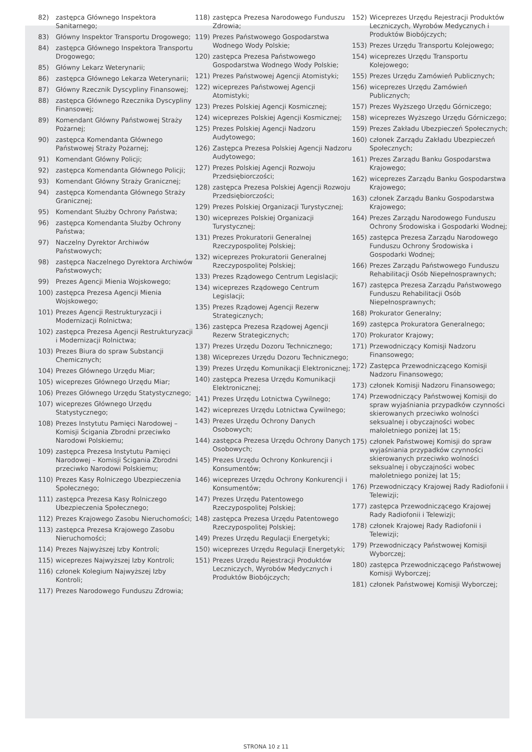82) zastępca Głównego Inspektora Sanitarnego;
83) Główny Inspektor Transportu Drogowego;
84) zastępca Głównego Inspektora Transportu Drogowego;
85) Główny Lekarz Weterynarii;
86) zastępca Głównego Lekarza Weterynarii;
87) Główny Rzecznik Dyscypliny Finansowej;
88) zastępca Głównego Rzecznika Dyscypliny Finansowej;
89) Komendant Główny Państwowej Straży Pożarnej;
90) zastępca Komendanta Głównego Państwowej Straży Pożarnej;
91) Komendant Główny Policji;
92) zastępca Komendanta Głównego Policji;
93) Komendant Główny Straży Granicznej;
94) zastępca Komendanta Głównego Straży Granicznej;
95) Komendant Służby Ochrony Państwa;
96) zastępca Komendanta Służby Ochrony Państwa;
97) Naczelny Dyrektor Archiwów Państwowych;
98) zastępca Naczelnego Dyrektora Archiwów Państwowych;
99) Prezes Agencji Mienia Wojskowego;
100) zastępca Prezesa Agencji Mienia Wojskowego;
101) Prezes Agencji Restrukturyzacji i Modernizacji Rolnictwa;
102) zastępca Prezesa Agencji Restrukturyzacji i Modernizacji Rolnictwa;
103) Prezes Biura do spraw Substancji Chemicznych;
104) Prezes Głównego Urzędu Miar;
105) wiceprezes Głównego Urzędu Miar;
106) Prezes Głównego Urzędu Statystycznego;
107) wiceprezes Głównego Urzędu Statystycznego;
108) Prezes Instytutu Pamięci Narodowej – Komisji Ścigania Zbrodni przeciwko Narodowi Polskiemu;
109) zastępca Prezesa Instytutu Pamięci Narodowej – Komisji Ścigania Zbrodni przeciwko Narodowi Polskiemu;
110) Prezes Kasy Rolniczego Ubezpieczenia Społecznego;
111) zastępca Prezesa Kasy Rolniczego Ubezpieczenia Społecznego;
112) Prezes Krajowego Zasobu Nieruchomości;
113) zastępca Prezesa Krajowego Zasobu Nieruchomości;
114) Prezes Najwyższej Izby Kontroli;
115) wiceprezes Najwyższej Izby Kontroli;
116) członek Kolegium Najwyższej Izby Kontroli;
117) Prezes Narodowego Funduszu Zdrowia;
118) zastępca Prezesa Narodowego Funduszu Zdrowia;
119) Prezes Państwowego Gospodarstwa Wodnego Wody Polskie;
120) zastępca Prezesa Państwowego Gospodarstwa Wodnego Wody Polskie;
121) Prezes Państwowej Agencji Atomistyki;
122) wiceprezes Państwowej Agencji Atomistyki;
123) Prezes Polskiej Agencji Kosmicznej;
124) wiceprezes Polskiej Agencji Kosmicznej;
125) Prezes Polskiej Agencji Nadzoru Audytowego;
126) Zastępca Prezesa Polskiej Agencji Nadzoru Audytowego;
127) Prezes Polskiej Agencji Rozwoju Przedsiębiorczości;
128) zastępca Prezesa Polskiej Agencji Rozwoju Przedsiębiorczości;
129) Prezes Polskiej Organizacji Turystycznej;
130) wiceprezes Polskiej Organizacji Turystycznej;
131) Prezes Prokuratorii Generalnej Rzeczypospolitej Polskiej;
132) wiceprezes Prokuratorii Generalnej Rzeczypospolitej Polskiej;
133) Prezes Rządowego Centrum Legislacji;
134) wiceprezes Rządowego Centrum Legislacji;
135) Prezes Rządowej Agencji Rezerw Strategicznych;
136) zastępca Prezesa Rządowej Agencji Rezerw Strategicznych;
137) Prezes Urzędu Dozoru Technicznego;
138) Wiceprezes Urzędu Dozoru Technicznego;
139) Prezes Urzędu Komunikacji Elektronicznej;
140) zastępca Prezesa Urzędu Komunikacji Elektronicznej;
141) Prezes Urzędu Lotnictwa Cywilnego;
142) wiceprezes Urzędu Lotnictwa Cywilnego;
143) Prezes Urzędu Ochrony Danych Osobowych;
144) zastępca Prezesa Urzędu Ochrony Danych Osobowych;
145) Prezes Urzędu Ochrony Konkurencji i Konsumentów;
146) wiceprezes Urzędu Ochrony Konkurencji i Konsumentów;
147) Prezes Urzędu Patentowego Rzeczypospolitej Polskiej;
148) zastępca Prezesa Urzędu Patentowego Rzeczypospolitej Polskiej;
149) Prezes Urzędu Regulacji Energetyki;
150) wiceprezes Urzędu Regulacji Energetyki;
151) Prezes Urzędu Rejestracji Produktów Leczniczych, Wyrobów Medycznych i Produktów Biobójczych;
152) Wiceprezes Urzędu Rejestracji Produktów Leczniczych, Wyrobów Medycznych i Produktów Biobójczych;
153) Prezes Urzędu Transportu Kolejowego;
154) wiceprezes Urzędu Transportu Kolejowego;
155) Prezes Urzędu Zamówień Publicznych;
156) wiceprezes Urzędu Zamówień Publicznych;
157) Prezes Wyższego Urzędu Górniczego;
158) wiceprezes Wyższego Urzędu Górniczego;
159) Prezes Zakładu Ubezpieczeń Społecznych;
160) członek Zarządu Zakładu Ubezpieczeń Społecznych;
161) Prezes Zarządu Banku Gospodarstwa Krajowego;
162) wiceprezes Zarządu Banku Gospodarstwa Krajowego;
163) członek Zarządu Banku Gospodarstwa Krajowego;
164) Prezes Zarządu Narodowego Funduszu Ochrony Środowiska i Gospodarki Wodnej;
165) zastępca Prezesa Zarządu Narodowego Funduszu Ochrony Środowiska i Gospodarki Wodnej;
166) Prezes Zarządu Państwowego Funduszu Rehabilitacji Osób Niepełnosprawnych;
167) zastępca Prezesa Zarządu Państwowego Funduszu Rehabilitacji Osób Niepełnosprawnych;
168) Prokurator Generalny;
169) zastępca Prokuratora Generalnego;
170) Prokurator Krajowy;
171) Przewodniczący Komisji Nadzoru Finansowego;
172) Zastępca Przewodniczącego Komisji Nadzoru Finansowego;
173) członek Komisji Nadzoru Finansowego;
174) Przewodniczący Państwowej Komisji do spraw wyjaśniania przypadków czynności skierowanych przeciwko wolności seksualnej i obyczajności wobec małoletniego poniżej lat 15;
175) członek Państwowej Komisji do spraw wyjaśniania przypadków czynności skierowanych przeciwko wolności seksualnej i obyczajności wobec małoletniego poniżej lat 15;
176) Przewodniczący Krajowej Rady Radiofonii i Telewizji;
177) zastępca Przewodniczącego Krajowej Rady Radiofonii i Telewizji;
178) członek Krajowej Rady Radiofonii i Telewizji;
179) Przewodniczący Państwowej Komisji Wyborczej;
180) zastępca Przewodniczącego Państwowej Komisji Wyborczej;
181) członek Państwowej Komisji Wyborczej;
STRONA 10 z 11